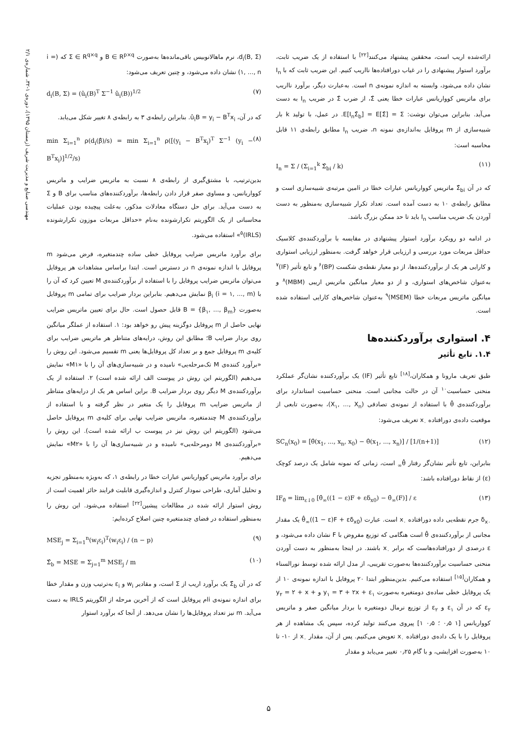مهندسی صنایع و مدیریت شریف (زمستان ۱۳۹۵)، دوره‌ی ۱-۳۲، شماره‌ی ۲/۱
d<sub>i</sub>(B, Σ)، نرم ماهالانوبیس باقی‌مانده‌ها به‌صورت B ∈ R<sup>p×q</sup> و Σ ∈ R<sup>q×q</sup> که (i = ۱, ..., n) نشان داده می‌شود، و چنین تعریف می‌شود:
d<sub>i</sub>(B, Σ) = (û<sub>i</sub>(B)<sup>T</sup> Σ<sup>−1</sup> û<sub>i</sub>(B))<sup>1/2</sup> (۷)
که در آن، û<sub>i</sub>B = y<sub>i</sub> − B<sup>T</sup>x<sub>i</sub>. بنابراین رابطه‌ی ۳ به رابطه‌ی ۸ تغییر شکل می‌یابد.
min Σ<sub>i=1</sub><sup>n</sup> ρ(d<sub>i</sub>(β̂)/s) = min Σ<sub>i=1</sub><sup>n</sup> ρ([(y<sub>i</sub> − B<sup>T</sup>x<sub>i</sub>)<sup>T</sup> Σ<sup>−1</sup> (y<sub>i</sub> − B<sup>T</sup>x<sub>i</sub>)]<sup>1/2</sup>/s) (۸)
بدین‌ترتیب، با مشتق‌گیری از رابطه‌ی ۸ نسبت به ماتریس ضرایب و ماتریس کوواریانس، و مساوی صفر قرار دادن رابطه‌ها، برآوردکننده‌های مناسب برای B و Σ به دست می‌آید. برای حل دستگاه معادلات مذکور، به‌علت پیچیده بودن عملیات محاسباتی از یک الگوریتم تکرارشونده به‌نام «حداقل مربعات موزون تکرارشونده (IRLS)<sup>۵</sup>» استفاده می‌شود.
برای برآورد ماتریس ضرایب پروفایل خطی ساده چندمتغیره، فرض می‌شود m پروفایل با اندازه نمونه‌ی n در دسترس است. ابتدا براساس مشاهدات هر پروفایل می‌توان ماتریس ضرایب پروفایل را با استفاده از برآوردکننده‌ی M تعیین کرد که آن را با β<sub>i</sub> (i = ۱, ..., m) نمایش می‌دهیم. بنابراین بردار ضرایب برای تمامی m پروفایل به‌صورت B = {β<sub>۱</sub>, ..., β<sub>m</sub>} قابل حصول است. حال برای تعیین ماتریس ضرایب نهایی حاصل از m پروفایل دوگزینه پیش رو خواهد بود: ۱. استفاده از عملگر میانگین روی بردار ضرایب B؛ مطابق این روش، درایه‌های متناظر هر ماتریس ضرایب برای کلیه‌ی m پروفایل جمع و بر تعداد کل پروفایل‌ها یعنی m تقسیم می‌شود. این روش را «برآورد کننده‌ی M تک‌مرحله‌یی» نامیده و در شبیه‌سازی‌های آن را با «M۱» نمایش می‌دهیم (الگوریتم این روش در پیوست الف ارائه شده است) ۲. استفاده از یک برآوردکننده‌ی M دیگر روی بردار ضرایب B. براین اساس هر یک از درایه‌های متناظر از ماتریس ضرایب m پروفایل را یک متغیر در نظر گرفته و با استفاده از برآوردکننده‌ی M چندمتغیره، ماتریس ضرایب نهایی برای کلیه‌ی m پروفایل حاصل می‌شود (الگوریتم این روش نیز در پیوست ب ارائه شده است). این روش را «برآوردکننده‌ی M دومرحله‌یی» نامیده و در شبیه‌سازی‌ها آن را با «M۲» نمایش می‌دهیم.
برای برآورد ماتریس کوواریانس عبارات خطا در رابطه‌ی ۱، که به‌ویژه به‌منظور تجزیه و تحلیل آماری، طراحی نمودار کنترل و اندازه‌گیری قابلیت فرایند حائز اهمیت است از روش استوار ارائه شده در مطالعات پیشین<sup>[۲۲]</sup> استفاده می‌شود. این روش را به‌منظور استفاده در فضای چندمتغیره چنین اصلاح کرده‌ایم:
MSE<sub>j</sub> = Σ<sub>i=1</sub><sup>n</sup>(w<sub>i</sub>ε<sub>i</sub>)<sup>T</sup>(w<sub>i</sub>ε<sub>i</sub>) / (n − p) (۹)
Σ̂<sub>b</sub> = MSE = Σ<sub>j=1</sub><sup>m</sup> MSE<sub>j</sub> / m (۱۰)
که در آن Σ̂<sub>b</sub> یک برآورد اریب از Σ است، و مقادیر w<sub>i</sub> و ε<sub>i</sub> به‌ترتیب وزن و مقدار خطا برای اندازه نمونه‌ی iام پروفایل است که از آخرین مرحله از الگوریتم IRLS به دست می‌آید. m نیز تعداد پروفایل‌ها را نشان می‌دهد. از آنجا که برآورد استوار
ارائه‌شده اریب است، محققین پیشنهاد می‌کنند<sup>[۲۲]</sup> با استفاده از یک ضریب ثابت، برآورد استوار پیشنهادی را در غیاب دورافتاده‌ها نااریب کنیم. این ضریب ثابت که با I<sub>n</sub> نشان داده می‌شود، وابسته به اندازه نمونه‌ی n است. به‌عبارت دیگر، برآورد نااریب برای ماتریس کوواریانس عبارات خطا یعنی Σ̂، از ضرب Σ̂ در ضریب I<sub>n</sub> به دست می‌آید. بنابراین می‌توان نوشت: E[I<sub>n</sub>Σ̂<sub>b</sub>] = E[Σ̂] = Σ. در عمل، با تولید k بار شبیه‌سازی از m پروفایل به‌اندازه‌ی نمونه n، ضریب I<sub>n</sub> مطابق رابطه‌ی ۱۱ قابل محاسبه است:
I<sub>n</sub> = Σ / (Σ<sub>i=1</sub><sup>k</sup> Σ̂<sub>bi</sub> / k) (۱۱)
که در آن Σ̂<sub>bi</sub> ماتریس کوواریانس عبارات خطا در iامین مرتبه‌ی شبیه‌سازی است و مطابق رابطه‌ی ۱۰ به دست آمده است. تعداد تکرار شبیه‌سازی به‌منظور به دست آوردن یک ضریب مناسب I<sub>n</sub> باید تا حد ممکن بزرگ باشد.
در ادامه دو رویکرد برآورد استوار پیشنهادی در مقایسه با برآوردکننده‌ی کلاسیک حداقل مربعات مورد بررسی و ارزیابی قرار خواهد گرفت. به‌منظور ارزیابی استواری و کارایی هر یک از برآوردکننده‌ها، از دو معیار نقطه‌ی شکست (BP)<sup>۶</sup> و تابع تأثیر (IF)<sup>۷</sup> به‌عنوان شاخص‌های استواری، و از دو معیار میانگین ماتریس اریبی (MBM)<sup>۸</sup> و میانگین ماتریس مربعات خطا (MSEM)<sup>۹</sup> به‌عنوان شاخص‌های کارایی استفاده شده است.
۴. استواری برآوردکننده‌ها
۱.۴. تابع تأثیر
طبق تعریف مارونا و همکاران،<sup>[۱۸]</sup> تابع تأثیر (IF) یک برآوردکننده نشان‌گر عملکرد منحنی حساسیت<sup>۱۰</sup> آن در حالت مجانبی است. منحنی حساسیت استاندارد برای برآوردکننده‌ی θ̂ با استفاده از نمونه‌ی تصادفی (X<sub>۱</sub>, ..., X<sub>n</sub>)، به‌صورت تابعی از موقعیت داده‌ی دورافتاده x<sub>۰</sub> تعریف می‌شود:
SC<sub>n</sub>(x<sub>0</sub>) = [θ̂(x<sub>1</sub>, ..., x<sub>n</sub>, x<sub>0</sub>) − θ̂(x<sub>1</sub>, ..., x<sub>n</sub>)] / [1/(n+1)] (۱۲)
بنابراین، تابع تأثیر نشان‌گر رفتار θ̂<sub>∞</sub> است، زمانی که نمونه شامل یک درصد کوچک (ε) از نقاط دورافتاده باشد:
IF<sub>θ̂</sub> = lim<sub>ε↓0</sub> [θ̂<sub>∞</sub>((1 − ε)F + εδ<sub>x0</sub>) − θ̂<sub>∞</sub>(F)] / ε (۱۳)
δ<sub>x۰</sub> جرم نقطه‌یی داده دورافتاده x<sub>۰</sub> است. عبارت θ̂<sub>∞</sub>((1 − ε)F + εδ<sub>x0</sub>) یک مقدار مجانبی از برآوردکننده‌ی θ̂ است هنگامی که توزیع مفروض با F نشان داده می‌شود، و ε درصدی از دورافتاده‌هاست که برابر x<sub>۰</sub> باشند. در اینجا به‌منظور به دست آوردن منحنی حساسیت برآوردکننده‌ها به‌صورت تقریبی، از مدل ارائه شده توسط نورالسناء و همکاران<sup>[۱۵]</sup> استفاده می‌کنیم. بدین‌منظور ابتدا ۲۰ پروفایل با اندازه نمونه‌ی ۱۰ از یک پروفایل خطی ساده‌ی دومتغیره به‌صورت y<sub>۱</sub> = ۳ + ۲x + ε<sub>۱</sub> و y<sub>۲</sub> = ۲ + x + ε<sub>۲</sub> که در آن ε<sub>۱</sub> و ε<sub>۲</sub> از توزیع نرمال دومتغیره با بردار میانگین صفر و ماتریس کوواریانس [۱ ۰٫۵ ؛ ۰٫۵ ۱] پیروی می‌کنند تولید کرده، سپس یک مشاهده از هر پروفایل را با یک داده‌ی دورافتاده x<sub>۰</sub> تعویض می‌کنیم. پس از آن، مقدار x<sub>۰</sub> از ۱۰- تا ۱۰ به‌صورت افزایشی، و با گام ۰٫۲۵ تغییر می‌یابد و مقدار
۵